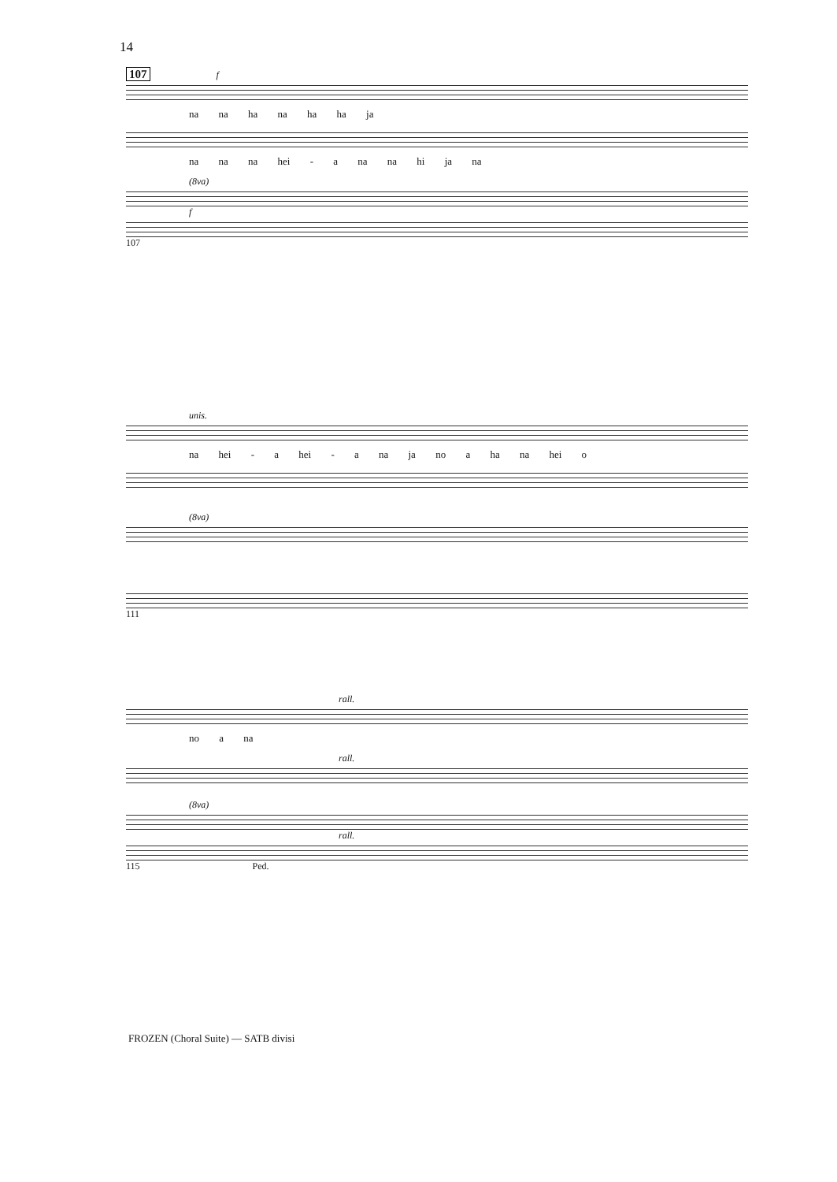14
107 f
na na ha na ha ha ja
na na na hei - a na na hi ja na
(8va)
f
107
unis.
na hei - a hei - a na ja no a ha na hei o
(8va)
111
rall.
no a na
rall.
(8va)
rall.
115 Ped.
FROZEN (Choral Suite) — SATB divisi